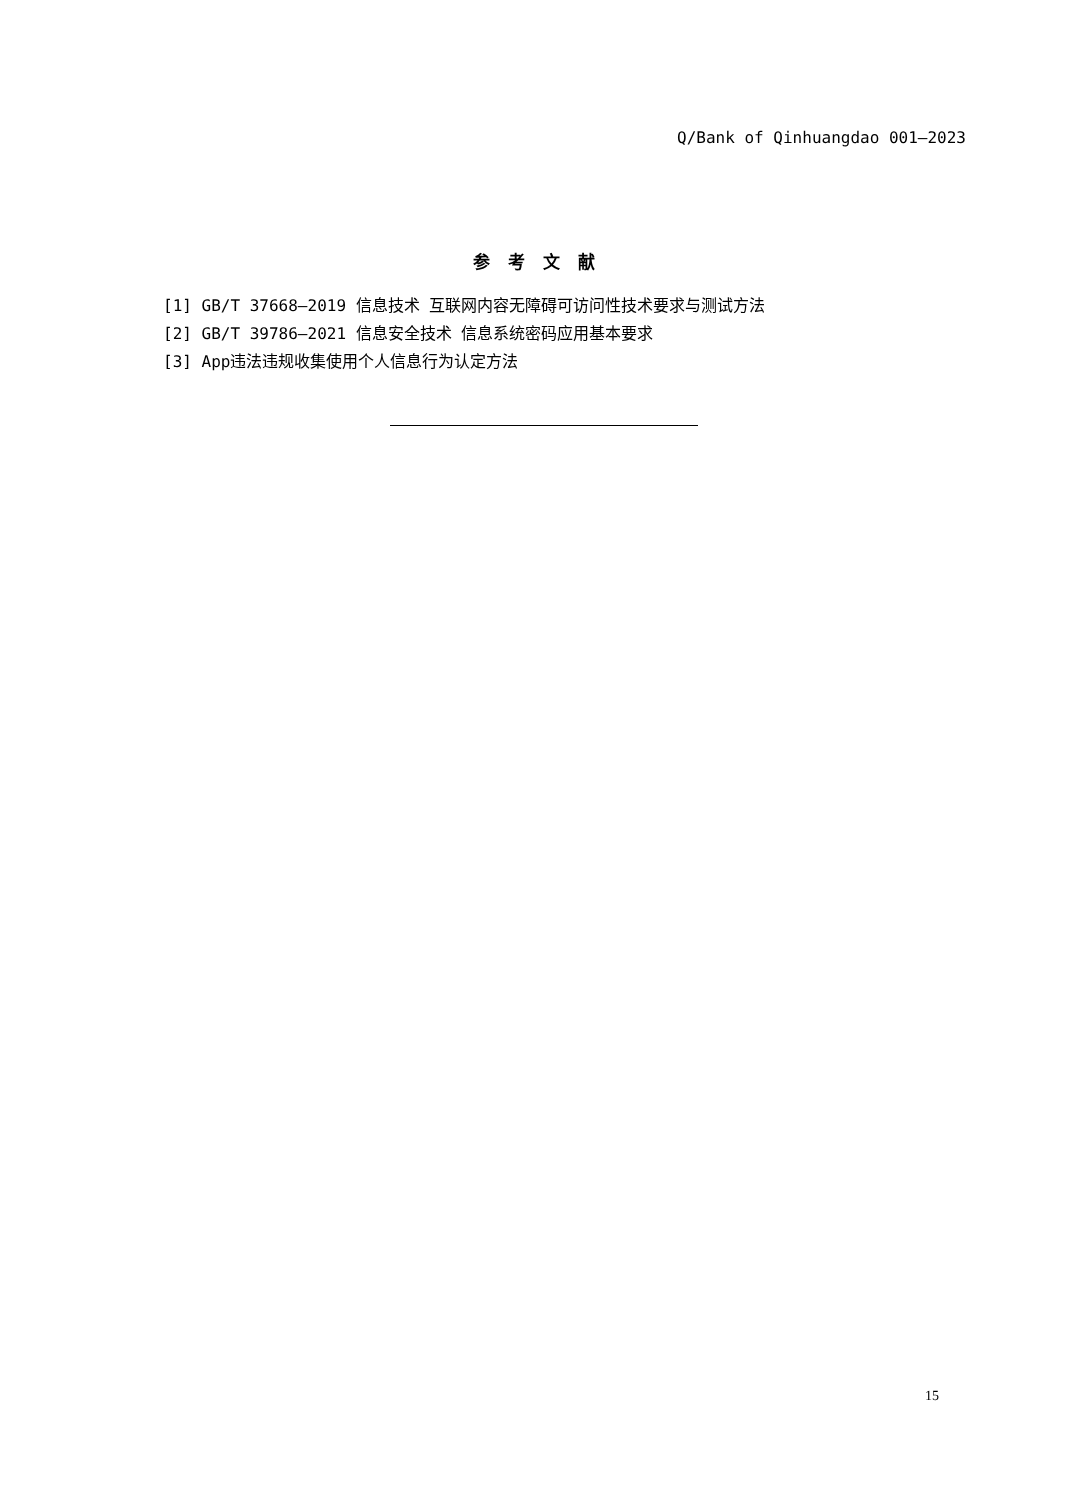Q/Bank of Qinhuangdao 001—2023
参考文献
[1] GB/T 37668—2019 信息技术 互联网内容无障碍可访问性技术要求与测试方法
[2] GB/T 39786—2021 信息安全技术 信息系统密码应用基本要求
[3] App违法违规收集使用个人信息行为认定方法
15